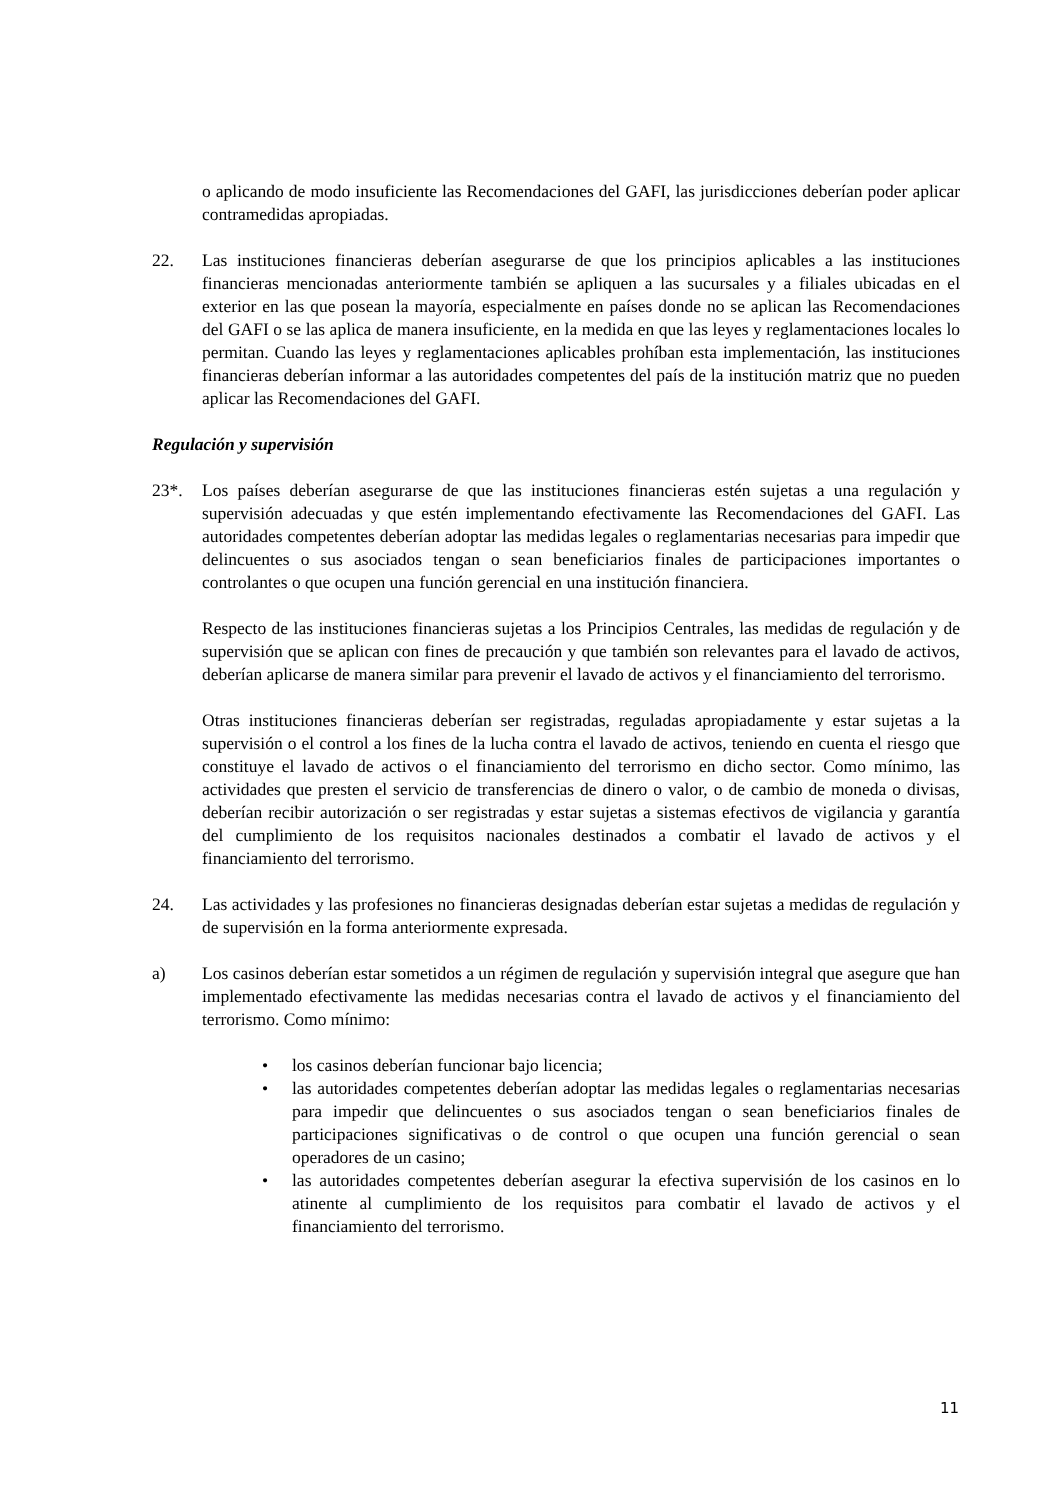o aplicando de modo insuficiente las Recomendaciones del GAFI, las jurisdicciones deberían poder aplicar contramedidas apropiadas.
22. Las instituciones financieras deberían asegurarse de que los principios aplicables a las instituciones financieras mencionadas anteriormente también se apliquen a las sucursales y a filiales ubicadas en el exterior en las que posean la mayoría, especialmente en países donde no se aplican las Recomendaciones del GAFI o se las aplica de manera insuficiente, en la medida en que las leyes y reglamentaciones locales lo permitan. Cuando las leyes y reglamentaciones aplicables prohíban esta implementación, las instituciones financieras deberían informar a las autoridades competentes del país de la institución matriz que no pueden aplicar las Recomendaciones del GAFI.
Regulación y supervisión
23*. Los países deberían asegurarse de que las instituciones financieras estén sujetas a una regulación y supervisión adecuadas y que estén implementando efectivamente las Recomendaciones del GAFI. Las autoridades competentes deberían adoptar las medidas legales o reglamentarias necesarias para impedir que delincuentes o sus asociados tengan o sean beneficiarios finales de participaciones importantes o controlantes o que ocupen una función gerencial en una institución financiera.
Respecto de las instituciones financieras sujetas a los Principios Centrales, las medidas de regulación y de supervisión que se aplican con fines de precaución y que también son relevantes para el lavado de activos, deberían aplicarse de manera similar para prevenir el lavado de activos y el financiamiento del terrorismo.
Otras instituciones financieras deberían ser registradas, reguladas apropiadamente y estar sujetas a la supervisión o el control a los fines de la lucha contra el lavado de activos, teniendo en cuenta el riesgo que constituye el lavado de activos o el financiamiento del terrorismo en dicho sector. Como mínimo, las actividades que presten el servicio de transferencias de dinero o valor, o de cambio de moneda o divisas, deberían recibir autorización o ser registradas y estar sujetas a sistemas efectivos de vigilancia y garantía del cumplimiento de los requisitos nacionales destinados a combatir el lavado de activos y el financiamiento del terrorismo.
24. Las actividades y las profesiones no financieras designadas deberían estar sujetas a medidas de regulación y de supervisión en la forma anteriormente expresada.
a) Los casinos deberían estar sometidos a un régimen de regulación y supervisión integral que asegure que han implementado efectivamente las medidas necesarias contra el lavado de activos y el financiamiento del terrorismo. Como mínimo:
• los casinos deberían funcionar bajo licencia;
• las autoridades competentes deberían adoptar las medidas legales o reglamentarias necesarias para impedir que delincuentes o sus asociados tengan o sean beneficiarios finales de participaciones significativas o de control o que ocupen una función gerencial o sean operadores de un casino;
• las autoridades competentes deberían asegurar la efectiva supervisión de los casinos en lo atinente al cumplimiento de los requisitos para combatir el lavado de activos y el financiamiento del terrorismo.
11